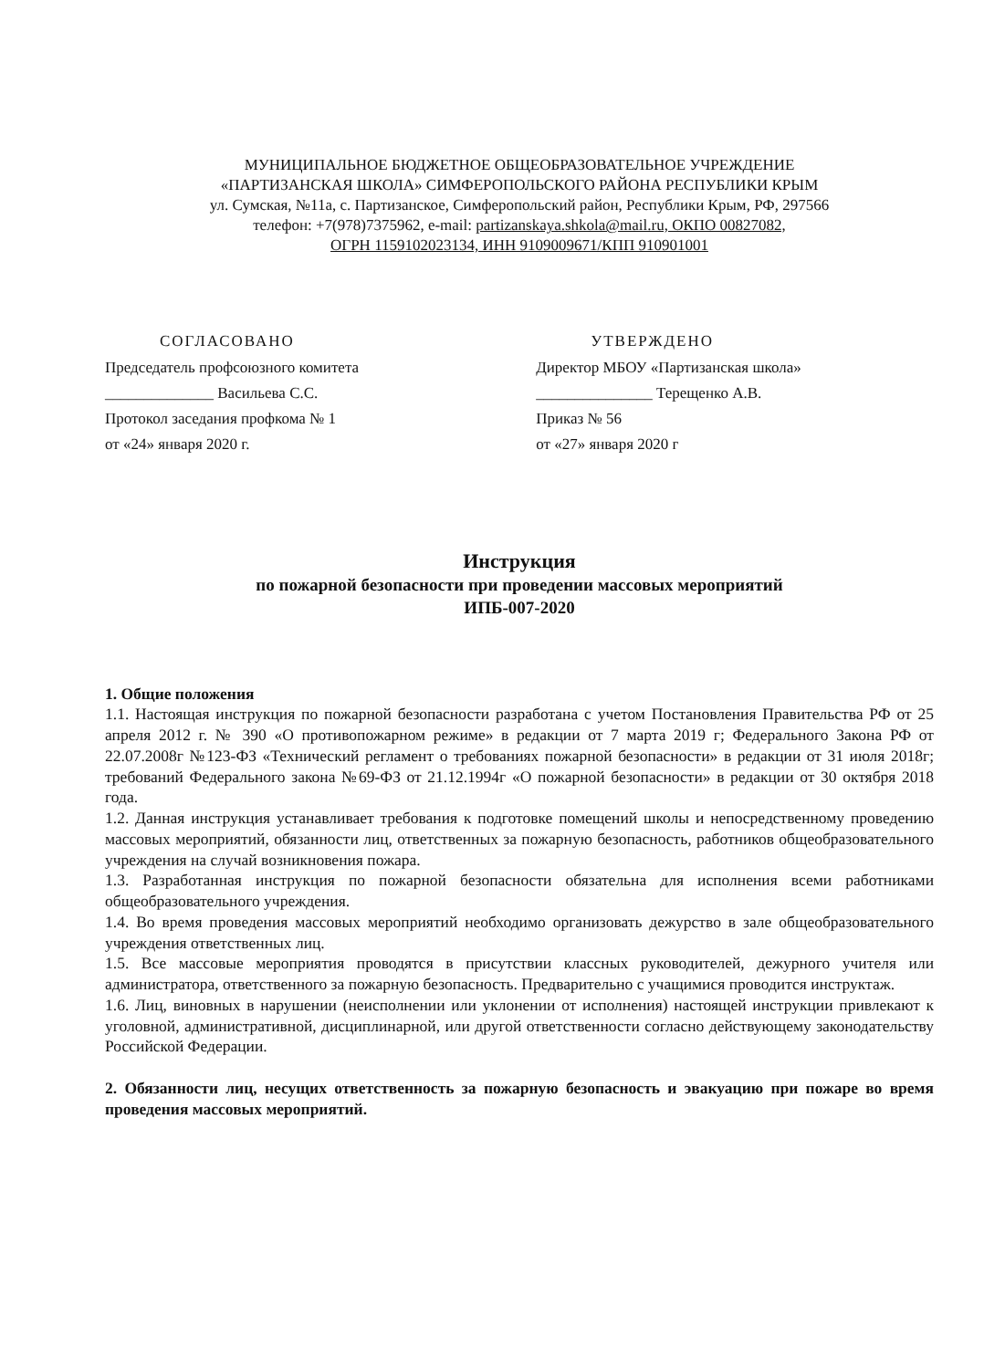МУНИЦИПАЛЬНОЕ БЮДЖЕТНОЕ ОБЩЕОБРАЗОВАТЕЛЬНОЕ УЧРЕЖДЕНИЕ
«ПАРТИЗАНСКАЯ ШКОЛА» СИМФЕРОПОЛЬСКОГО РАЙОНА РЕСПУБЛИКИ КРЫМ
ул. Сумская, №11а, с. Партизанское, Симферопольский район, Республики Крым, РФ, 297566
телефон: +7(978)7375962, e-mail: partizanskaya.shkola@mail.ru, ОКПО 00827082,
ОГРН 1159102023134, ИНН 9109009671/КПП 910901001
СОГЛАСОВАНО
Председатель профсоюзного комитета
______________ Васильева С.С.
Протокол заседания профкома № 1
от «24» января 2020 г.
УТВЕРЖДЕНО
Директор МБОУ «Партизанская школа»
_______________ Терещенко А.В.
Приказ № 56
от «27» января 2020 г
Инструкция
по пожарной безопасности при проведении массовых мероприятий
ИПБ-007-2020
1. Общие положения
1.1. Настоящая инструкция по пожарной безопасности разработана с учетом Постановления Правительства РФ от 25 апреля 2012 г. № 390 «О противопожарном режиме» в редакции от 7 марта 2019 г; Федерального Закона РФ от 22.07.2008г №123-ФЗ «Технический регламент о требованиях пожарной безопасности» в редакции от 31 июля 2018г; требований Федерального закона №69-ФЗ от 21.12.1994г «О пожарной безопасности» в редакции от 30 октября 2018 года.
1.2. Данная инструкция устанавливает требования к подготовке помещений школы и непосредственному проведению массовых мероприятий, обязанности лиц, ответственных за пожарную безопасность, работников общеобразовательного учреждения на случай возникновения пожара.
1.3. Разработанная инструкция по пожарной безопасности обязательна для исполнения всеми работниками общеобразовательного учреждения.
1.4. Во время проведения массовых мероприятий необходимо организовать дежурство в зале общеобразовательного учреждения ответственных лиц.
1.5. Все массовые мероприятия проводятся в присутствии классных руководителей, дежурного учителя или администратора, ответственного за пожарную безопасность. Предварительно с учащимися проводится инструктаж.
1.6. Лиц, виновных в нарушении (неисполнении или уклонении от исполнения) настоящей инструкции привлекают к уголовной, административной, дисциплинарной, или другой ответственности согласно действующему законодательству Российской Федерации.
2. Обязанности лиц, несущих ответственность за пожарную безопасность и эвакуацию при пожаре во время проведения массовых мероприятий.